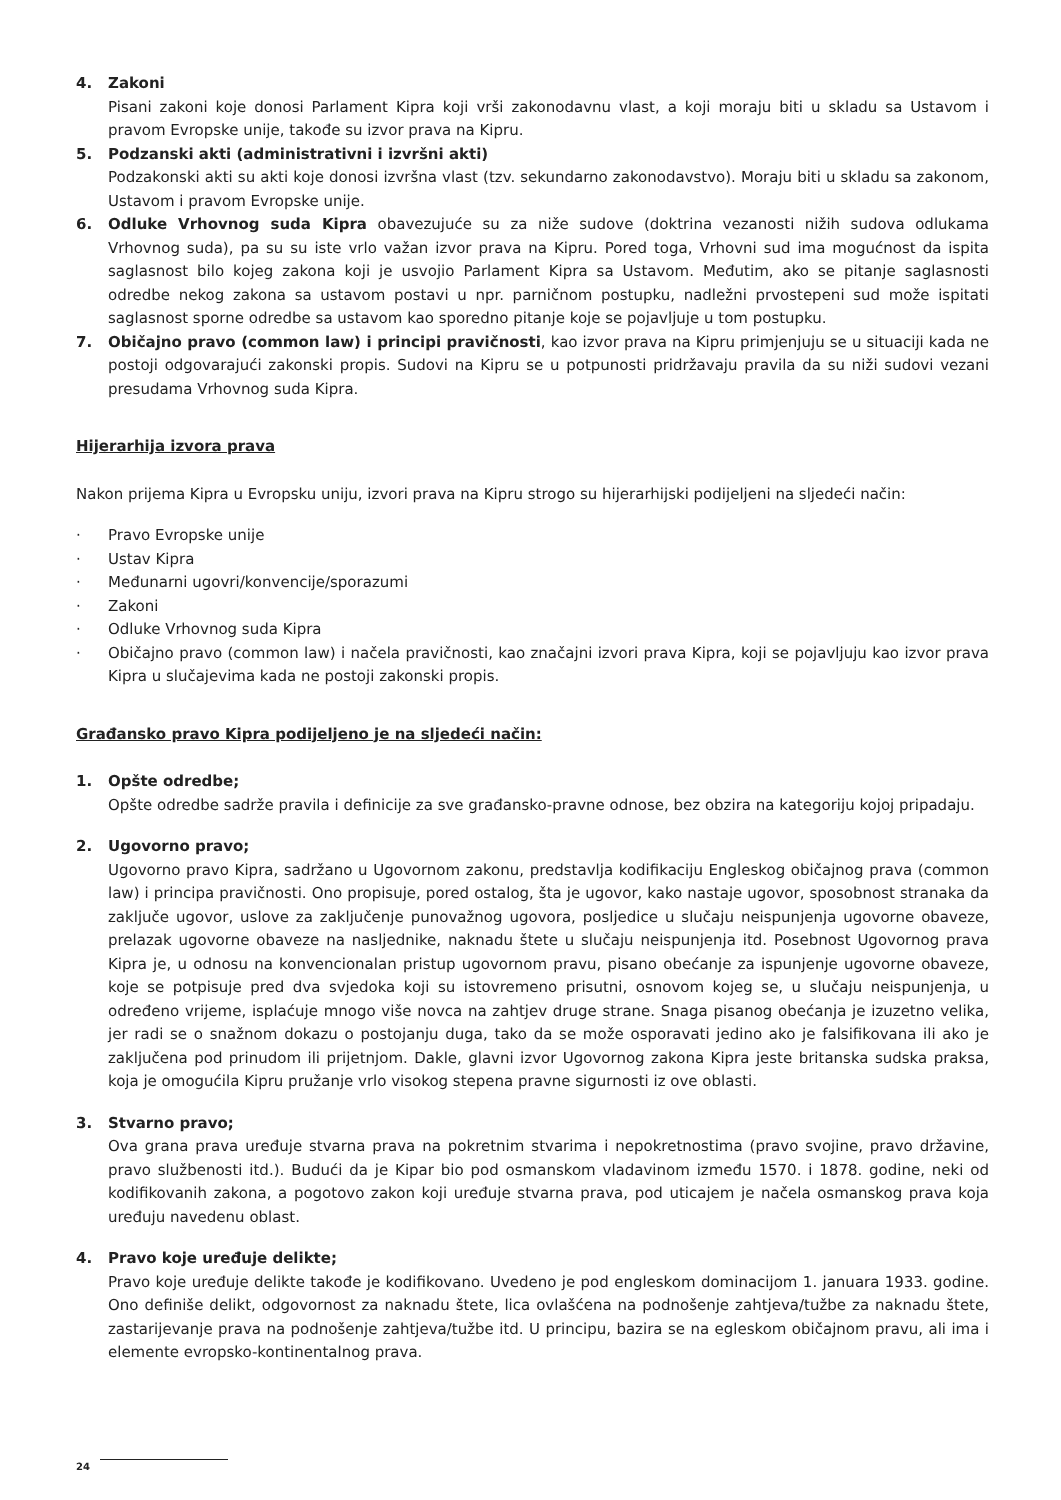4. Zakoni
Pisani zakoni koje donosi Parlament Kipra koji vrši zakonodavnu vlast, a koji moraju biti u skladu sa Ustavom i pravom Evropske unije, takođe su izvor prava na Kipru.
5. Podzanski akti (administrativni i izvršni akti)
Podzakonski akti su akti koje donosi izvršna vlast (tzv. sekundarno zakonodavstvo). Moraju biti u skladu sa zakonom, Ustavom i pravom Evropske unije.
6. Odluke Vrhovnog suda Kipra obavezujuće su za niže sudove (doktrina vezanosti nižih sudova odlukama Vrhovnog suda), pa su su iste vrlo važan izvor prava na Kipru. Pored toga, Vrhovni sud ima mogućnost da ispita saglasnost bilo kojeg zakona koji je usvojio Parlament Kipra sa Ustavom. Međutim, ako se pitanje saglasnosti odredbe nekog zakona sa ustavom postavi u npr. parničnom postupku, nadležni prvostepeni sud može ispitati saglasnost sporne odredbe sa ustavom kao sporedno pitanje koje se pojavljuje u tom postupku.
7. Običajno pravo (common law) i principi pravičnosti, kao izvor prava na Kipru primjenjuju se u situaciji kada ne postoji odgovarajući zakonski propis. Sudovi na Kipru se u potpunosti pridržavaju pravila da su niži sudovi vezani presudama Vrhovnog suda Kipra.
Hijerarhija izvora prava
Nakon prijema Kipra u Evropsku uniju, izvori prava na Kipru strogo su hijerarhijski podijeljeni na sljedeći način:
· Pravo Evropske unije
· Ustav Kipra
· Međunarni ugovri/konvencije/sporazumi
· Zakoni
· Odluke Vrhovnog suda Kipra
· Običajno pravo (common law) i načela pravičnosti, kao značajni izvori prava Kipra, koji se pojavljuju kao izvor prava Kipra u slučajevima kada ne postoji zakonski propis.
Građansko pravo Kipra podijeljeno je na sljedeći način:
1. Opšte odredbe;
Opšte odredbe sadrže pravila i definicije za sve građansko-pravne odnose, bez obzira na kategoriju kojoj pripadaju.
2. Ugovorno pravo;
Ugovorno pravo Kipra, sadržano u Ugovornom zakonu, predstavlja kodifikaciju Engleskog običajnog prava (common law) i principa pravičnosti. Ono propisuje, pored ostalog, šta je ugovor, kako nastaje ugovor, sposobnost stranaka da zaključe ugovor, uslove za zaključenje punovažnog ugovora, posljedice u slučaju neispunjenja ugovorne obaveze, prelazak ugovorne obaveze na nasljednike, naknadu štete u slučaju neispunjenja itd. Posebnost Ugovornog prava Kipra je, u odnosu na konvencionalan pristup ugovornom pravu, pisano obećanje za ispunjenje ugovorne obaveze, koje se potpisuje pred dva svjedoka koji su istovremeno prisutni, osnovom kojeg se, u slučaju neispunjenja, u određeno vrijeme, isplaćuje mnogo više novca na zahtjev druge strane. Snaga pisanog obećanja je izuzetno velika, jer radi se o snažnom dokazu o postojanju duga, tako da se može osporavati jedino ako je falsifikovana ili ako je zaključena pod prinudom ili prijetnjom. Dakle, glavni izvor Ugovornog zakona Kipra jeste britanska sudska praksa, koja je omogućila Kipru pružanje vrlo visokog stepena pravne sigurnosti iz ove oblasti.
3. Stvarno pravo;
Ova grana prava uređuje stvarna prava na pokretnim stvarima i nepokretnostima (pravo svojine, pravo državine, pravo službenosti itd.). Budući da je Kipar bio pod osmanskom vladavinom između 1570. i 1878. godine, neki od kodifikovanih zakona, a pogotovo zakon koji uređuje stvarna prava, pod uticajem je načela osmanskog prava koja uređuju navedenu oblast.
4. Pravo koje uređuje delikte;
Pravo koje uređuje delikte takođe je kodifikovano. Uvedeno je pod engleskom dominacijom 1. januara 1933. godine. Ono definiše delikt, odgovornost za naknadu štete, lica ovlašćena na podnošenje zahtjeva/tužbe za naknadu štete, zastarijevanje prava na podnošenje zahtjeva/tužbe itd. U principu, bazira se na egleskom običajnom pravu, ali ima i elemente evropsko-kontinentalnog prava.
24